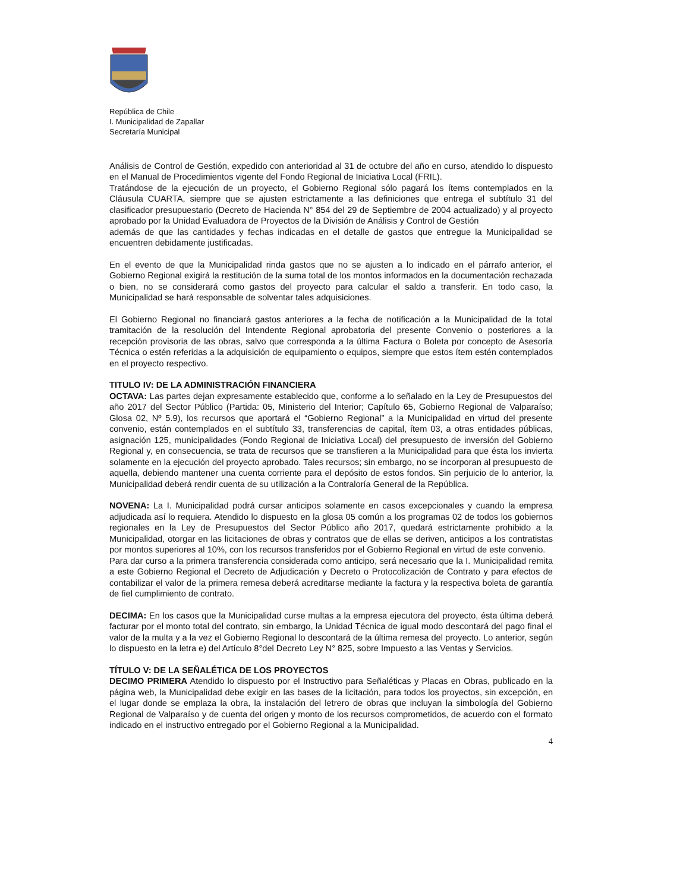República de Chile
I. Municipalidad de Zapallar
Secretaría Municipal
Análisis de Control de Gestión, expedido con anterioridad al 31 de octubre del año en curso, atendido lo dispuesto en el Manual de Procedimientos vigente del Fondo Regional de Iniciativa Local (FRIL).
Tratándose de la ejecución de un proyecto, el Gobierno Regional sólo pagará los ítems contemplados en la Cláusula CUARTA, siempre que se ajusten estrictamente a las definiciones que entrega el subtítulo 31 del clasificador presupuestario (Decreto de Hacienda N° 854 del 29 de Septiembre de 2004 actualizado) y al proyecto aprobado por la Unidad Evaluadora de Proyectos de la División de Análisis y Control de Gestión
además de que las cantidades y fechas indicadas en el detalle de gastos que entregue la Municipalidad se encuentren debidamente justificadas.
En el evento de que la Municipalidad rinda gastos que no se ajusten a lo indicado en el párrafo anterior, el Gobierno Regional exigirá la restitución de la suma total de los montos informados en la documentación rechazada o bien, no se considerará como gastos del proyecto para calcular el saldo a transferir. En todo caso, la Municipalidad se hará responsable de solventar tales adquisiciones.
El Gobierno Regional no financiará gastos anteriores a la fecha de notificación a la Municipalidad de la total tramitación de la resolución del Intendente Regional aprobatoria del presente Convenio o posteriores a la recepción provisoria de las obras, salvo que corresponda a la última Factura o Boleta por concepto de Asesoría Técnica o estén referidas a la adquisición de equipamiento o equipos, siempre que estos ítem estén contemplados en el proyecto respectivo.
TITULO IV: DE LA ADMINISTRACIÓN FINANCIERA
OCTAVA: Las partes dejan expresamente establecido que, conforme a lo señalado en la Ley de Presupuestos del año 2017 del Sector Público (Partida: 05, Ministerio del Interior; Capítulo 65, Gobierno Regional de Valparaíso; Glosa 02, Nº 5.9), los recursos que aportará el “Gobierno Regional” a la Municipalidad en virtud del presente convenio, están contemplados en el subtítulo 33, transferencias de capital, ítem 03, a otras entidades públicas, asignación 125, municipalidades (Fondo Regional de Iniciativa Local) del presupuesto de inversión del Gobierno Regional y, en consecuencia, se trata de recursos que se transfieren a la Municipalidad para que ésta los invierta solamente en la ejecución del proyecto aprobado. Tales recursos; sin embargo, no se incorporan al presupuesto de aquella, debiendo mantener una cuenta corriente para el depósito de estos fondos. Sin perjuicio de lo anterior, la Municipalidad deberá rendir cuenta de su utilización a la Contraloría General de la República.
NOVENA: La I. Municipalidad podrá cursar anticipos solamente en casos excepcionales y cuando la empresa adjudicada así lo requiera. Atendido lo dispuesto en la glosa 05 común a los programas 02 de todos los gobiernos regionales en la Ley de Presupuestos del Sector Público año 2017, quedará estrictamente prohibido a la Municipalidad, otorgar en las licitaciones de obras y contratos que de ellas se deriven, anticipos a los contratistas por montos superiores al 10%, con los recursos transferidos por el Gobierno Regional en virtud de este convenio.
Para dar curso a la primera transferencia considerada como anticipo, será necesario que la I. Municipalidad remita a este Gobierno Regional el Decreto de Adjudicación y Decreto o Protocolización de Contrato y para efectos de contabilizar el valor de la primera remesa deberá acreditarse mediante la factura y la respectiva boleta de garantía de fiel cumplimiento de contrato.
DECIMA: En los casos que la Municipalidad curse multas a la empresa ejecutora del proyecto, ésta última deberá facturar por el monto total del contrato, sin embargo, la Unidad Técnica de igual modo descontará del pago final el valor de la multa y a la vez el Gobierno Regional lo descontará de la última remesa del proyecto. Lo anterior, según lo dispuesto en la letra e) del Artículo 8°del Decreto Ley N° 825, sobre Impuesto a las Ventas y Servicios.
TÍTULO V: DE LA SEÑALÉTICA DE LOS PROYECTOS
DECIMO PRIMERA Atendido lo dispuesto por el Instructivo para Señaléticas y Placas en Obras, publicado en la página web, la Municipalidad debe exigir en las bases de la licitación, para todos los proyectos, sin excepción, en el lugar donde se emplaza la obra, la instalación del letrero de obras que incluyan la simbología del Gobierno Regional de Valparaíso y de cuenta del origen y monto de los recursos comprometidos, de acuerdo con el formato indicado en el instructivo entregado por el Gobierno Regional a la Municipalidad.
4